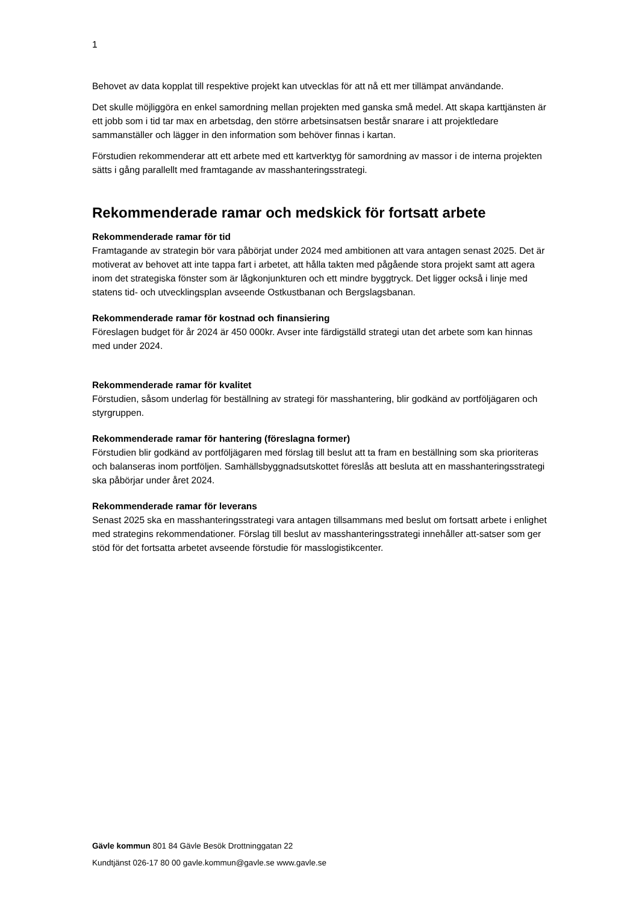1
Behovet av data kopplat till respektive projekt kan utvecklas för att nå ett mer tillämpat användande.
Det skulle möjliggöra en enkel samordning mellan projekten med ganska små medel. Att skapa karttjänsten är ett jobb som i tid tar max en arbetsdag, den större arbetsinsatsen består snarare i att projektledare sammanställer och lägger in den information som behöver finnas i kartan.
Förstudien rekommenderar att ett arbete med ett kartverktyg för samordning av massor i de interna projekten sätts i gång parallellt med framtagande av masshanteringsstrategi.
Rekommenderade ramar och medskick för fortsatt arbete
Rekommenderade ramar för tid
Framtagande av strategin bör vara påbörjat under 2024 med ambitionen att vara antagen senast 2025. Det är motiverat av behovet att inte tappa fart i arbetet, att hålla takten med pågående stora projekt samt att agera inom det strategiska fönster som är lågkonjunkturen och ett mindre byggtryck. Det ligger också i linje med statens tid- och utvecklingsplan avseende Ostkustbanan och Bergslagsbanan.
Rekommenderade ramar för kostnad och finansiering
Föreslagen budget för år 2024 är 450 000kr. Avser inte färdigställd strategi utan det arbete som kan hinnas med under 2024.
Rekommenderade ramar för kvalitet
Förstudien, såsom underlag för beställning av strategi för masshantering, blir godkänd av portföljägaren och styrgruppen.
Rekommenderade ramar för hantering (föreslagna former)
Förstudien blir godkänd av portföljägaren med förslag till beslut att ta fram en beställning som ska prioriteras och balanseras inom portföljen. Samhällsbyggnadsutskottet föreslås att besluta att en masshanteringsstrategi ska påbörjar under året 2024.
Rekommenderade ramar för leverans
Senast 2025 ska en masshanteringsstrategi vara antagen tillsammans med beslut om fortsatt arbete i enlighet med strategins rekommendationer. Förslag till beslut av masshanteringsstrategi innehåller att-satser som ger stöd för det fortsatta arbetet avseende förstudie för masslogistikcenter.
Gävle kommun 801 84 Gävle Besök Drottninggatan 22
Kundtjänst 026-17 80 00 gavle.kommun@gavle.se www.gavle.se